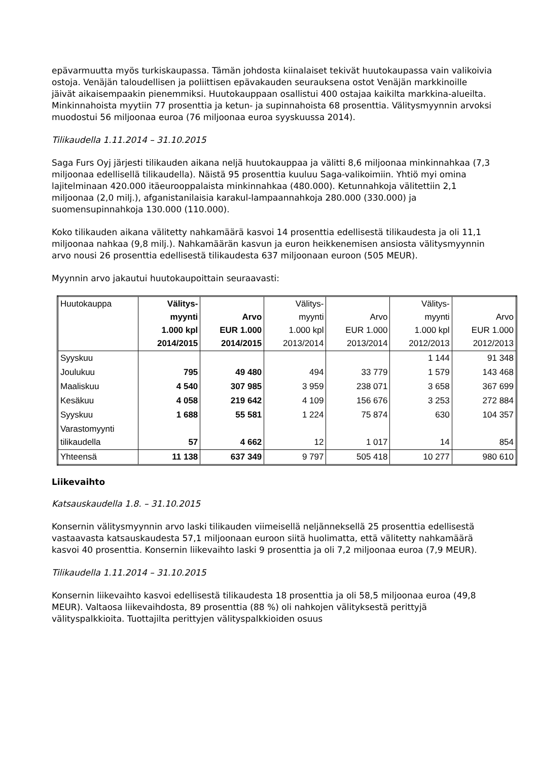epävarmuutta myös turkiskaupassa. Tämän johdosta kiinalaiset tekivät huutokaupassa vain valikoivia ostoja. Venäjän taloudellisen ja poliittisen epävakauden seurauksena ostot Venäjän markkinoille jäivät aikaisempaakin pienemmiksi. Huutokauppaan osallistui 400 ostajaa kaikilta markkina-alueilta. Minkinnahoista myytiin 77 prosenttia ja ketun- ja supinnahoista 68 prosenttia. Välitysmyynnin arvoksi muodostui 56 miljoonaa euroa (76 miljoonaa euroa syyskuussa 2014).
Tilikaudella 1.11.2014 – 31.10.2015
Saga Furs Oyj järjesti tilikauden aikana neljä huutokauppaa ja välitti 8,6 miljoonaa minkinnahkaa (7,3 miljoonaa edellisellä tilikaudella). Näistä 95 prosenttia kuuluu Saga-valikoimiin. Yhtiö myi omina lajitelminaan 420.000 itäeurooppalaista minkinnahkaa (480.000). Ketunnahkoja välitettiin 2,1 miljoonaa (2,0 milj.), afganistanilaisia karakul-lampaannahkoja 280.000 (330.000) ja suomensupinnahkoja 130.000 (110.000).
Koko tilikauden aikana välitetty nahkamäärä kasvoi 14 prosenttia edellisestä tilikaudesta ja oli 11,1 miljoonaa nahkaa (9,8 milj.). Nahkamäärän kasvun ja euron heikkenemisen ansiosta välitysmyynnin arvo nousi 26 prosenttia edellisestä tilikaudesta 637 miljoonaan euroon (505 MEUR).
Myynnin arvo jakautui huutokaupoittain seuraavasti:
| Huutokauppa | Välitys- myynti 1.000 kpl 2014/2015 | Arvo EUR 1.000 2014/2015 | Välitys- myynti 1.000 kpl 2013/2014 | Arvo EUR 1.000 2013/2014 | Välitys- myynti 1.000 kpl 2012/2013 | Arvo EUR 1.000 2012/2013 |
| Syyskuu | | | | | 1 144 | 91 348 |
| Joulukuu | 795 | 49 480 | 494 | 33 779 | 1 579 | 143 468 |
| Maaliskuu | 4 540 | 307 985 | 3 959 | 238 071 | 3 658 | 367 699 |
| Kesäkuu | 4 058 | 219 642 | 4 109 | 156 676 | 3 253 | 272 884 |
| Syyskuu | 1 688 | 55 581 | 1 224 | 75 874 | 630 | 104 357 |
| Varastomyynti tilikaudella | 57 | 4 662 | 12 | 1 017 | 14 | 854 |
| Yhteensä | 11 138 | 637 349 | 9 797 | 505 418 | 10 277 | 980 610 |
Liikevaihto
Katsauskaudella 1.8. – 31.10.2015
Konsernin välitysmyynnin arvo laski tilikauden viimeisellä neljänneksellä 25 prosenttia edellisestä vastaavasta katsauskaudesta 57,1 miljoonaan euroon siitä huolimatta, että välitetty nahkamäärä kasvoi 40 prosenttia. Konsernin liikevaihto laski 9 prosenttia ja oli 7,2 miljoonaa euroa (7,9 MEUR).
Tilikaudella 1.11.2014 – 31.10.2015
Konsernin liikevaihto kasvoi edellisestä tilikaudesta 18 prosenttia ja oli 58,5 miljoonaa euroa (49,8 MEUR). Valtaosa liikevaihdosta, 89 prosenttia (88 %) oli nahkojen välityksestä perittyjä välityspalkkioita. Tuottajilta perittyjen välityspalkkioiden osuus